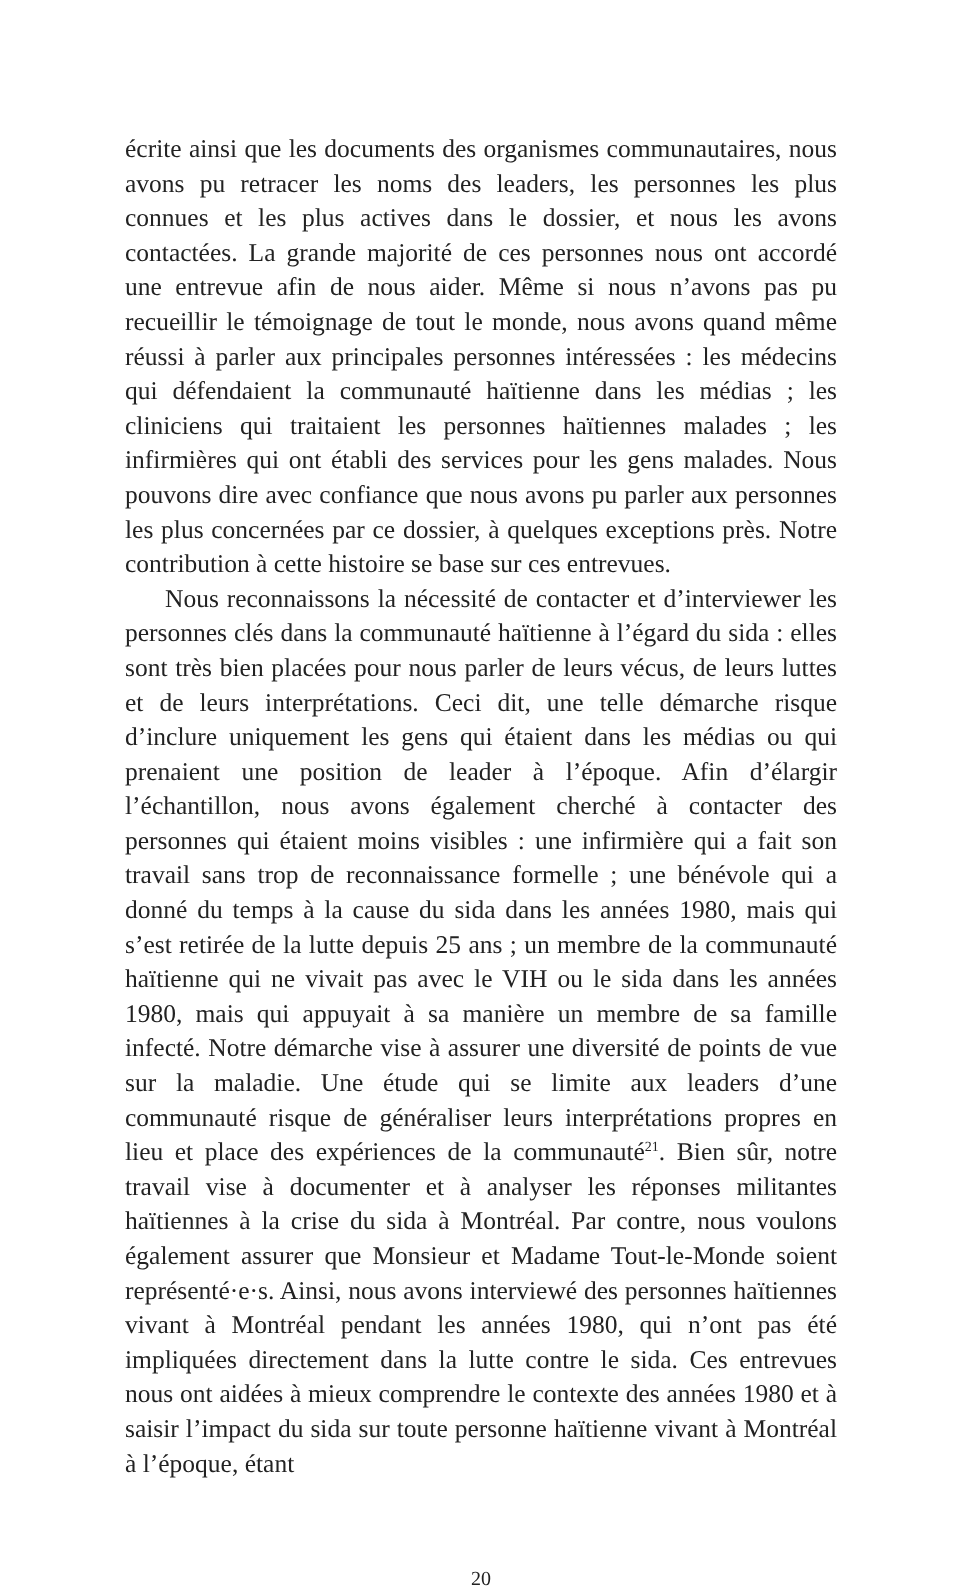écrite ainsi que les documents des organismes communautaires, nous avons pu retracer les noms des leaders, les personnes les plus connues et les plus actives dans le dossier, et nous les avons contactées. La grande majorité de ces personnes nous ont accordé une entrevue afin de nous aider. Même si nous n’avons pas pu recueillir le témoignage de tout le monde, nous avons quand même réussi à parler aux principales personnes intéressées : les médecins qui défendaient la communauté haïtienne dans les médias ; les cliniciens qui traitaient les personnes haïtiennes malades ; les infirmières qui ont établi des services pour les gens malades. Nous pouvons dire avec confiance que nous avons pu parler aux personnes les plus concernées par ce dossier, à quelques exceptions près. Notre contribution à cette histoire se base sur ces entrevues.
Nous reconnaissons la nécessité de contacter et d’interviewer les personnes clés dans la communauté haïtienne à l’égard du sida : elles sont très bien placées pour nous parler de leurs vécus, de leurs luttes et de leurs interprétations. Ceci dit, une telle démarche risque d’inclure uniquement les gens qui étaient dans les médias ou qui prenaient une position de leader à l’époque. Afin d’élargir l’échantillon, nous avons également cherché à contacter des personnes qui étaient moins visibles : une infirmière qui a fait son travail sans trop de reconnaissance formelle ; une bénévole qui a donné du temps à la cause du sida dans les années 1980, mais qui s’est retirée de la lutte depuis 25 ans ; un membre de la communauté haïtienne qui ne vivait pas avec le VIH ou le sida dans les années 1980, mais qui appuyait à sa manière un membre de sa famille infecté. Notre démarche vise à assurer une diversité de points de vue sur la maladie. Une étude qui se limite aux leaders d’une communauté risque de généraliser leurs interprétations propres en lieu et place des expériences de la communauté<sup>21</sup>. Bien sûr, notre travail vise à documenter et à analyser les réponses militantes haïtiennes à la crise du sida à Montréal. Par contre, nous voulons également assurer que Monsieur et Madame Tout-le-Monde soient représenté·e·s. Ainsi, nous avons interviewé des personnes haïtiennes vivant à Montréal pendant les années 1980, qui n’ont pas été impliquées directement dans la lutte contre le sida. Ces entrevues nous ont aidées à mieux comprendre le contexte des années 1980 et à saisir l’impact du sida sur toute personne haïtienne vivant à Montréal à l’époque, étant
20